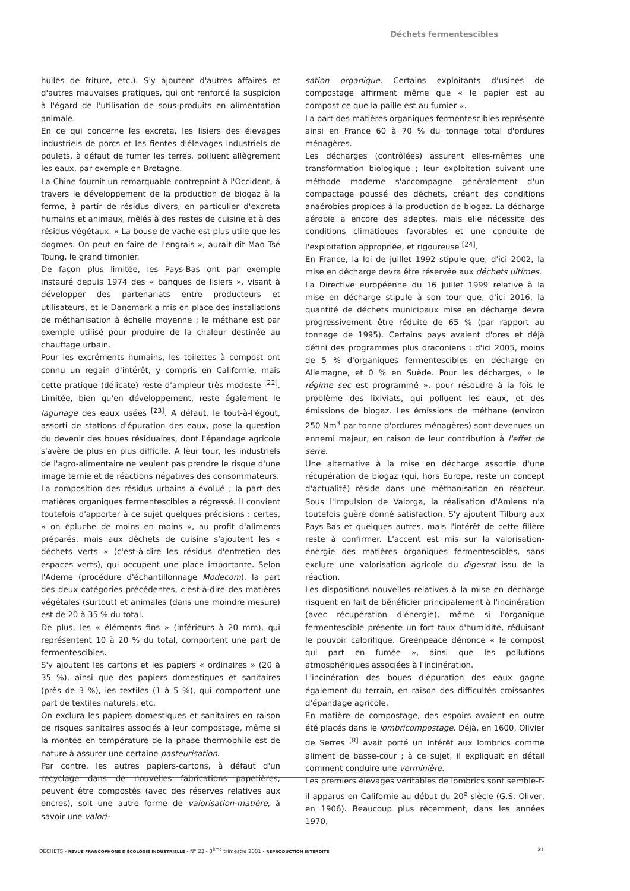Déchets fermentescibles
huiles de friture, etc.). S'y ajoutent d'autres affaires et d'autres mauvaises pratiques, qui ont renforcé la suspicion à l'égard de l'utilisation de sous-produits en alimentation animale.
En ce qui concerne les excreta, les lisiers des élevages industriels de porcs et les fientes d'élevages industriels de poulets, à défaut de fumer les terres, polluent allègrement les eaux, par exemple en Bretagne.
La Chine fournit un remarquable contrepoint à l'Occident, à travers le développement de la production de biogaz à la ferme, à partir de résidus divers, en particulier d'excreta humains et animaux, mêlés à des restes de cuisine et à des résidus végétaux. « La bouse de vache est plus utile que les dogmes. On peut en faire de l'engrais », aurait dit Mao Tsé Toung, le grand timonier.
De façon plus limitée, les Pays-Bas ont par exemple instauré depuis 1974 des « banques de lisiers », visant à développer des partenariats entre producteurs et utilisateurs, et le Danemark a mis en place des installations de méthanisation à échelle moyenne ; le méthane est par exemple utilisé pour produire de la chaleur destinée au chauffage urbain.
Pour les excréments humains, les toilettes à compost ont connu un regain d'intérêt, y compris en Californie, mais cette pratique (délicate) reste d'ampleur très modeste <sup>[22]</sup>. Limitée, bien qu'en développement, reste également le lagunage des eaux usées <sup>[23]</sup>. A défaut, le tout-à-l'égout, assorti de stations d'épuration des eaux, pose la question du devenir des boues résiduaires, dont l'épandage agricole s'avère de plus en plus difficile. A leur tour, les industriels de l'agro-alimentaire ne veulent pas prendre le risque d'une image ternie et de réactions négatives des consommateurs.
La composition des résidus urbains a évolué ; la part des matières organiques fermentescibles a régressé. Il convient toutefois d'apporter à ce sujet quelques précisions : certes, « on épluche de moins en moins », au profit d'aliments préparés, mais aux déchets de cuisine s'ajoutent les « déchets verts » (c'est-à-dire les résidus d'entretien des espaces verts), qui occupent une place importante. Selon l'Ademe (procédure d'échantillonnage Modecom), la part des deux catégories précédentes, c'est-à-dire des matières végétales (surtout) et animales (dans une moindre mesure) est de 20 à 35 % du total.
De plus, les « éléments fins » (inférieurs à 20 mm), qui représentent 10 à 20 % du total, comportent une part de fermentescibles.
S'y ajoutent les cartons et les papiers « ordinaires » (20 à 35 %), ainsi que des papiers domestiques et sanitaires (près de 3 %), les textiles (1 à 5 %), qui comportent une part de textiles naturels, etc.
On exclura les papiers domestiques et sanitaires en raison de risques sanitaires associés à leur compostage, même si la montée en température de la phase thermophile est de nature à assurer une certaine pasteurisation.
Par contre, les autres papiers-cartons, à défaut d'un recyclage dans de nouvelles fabrications papetières, peuvent être compostés (avec des réserves relatives aux encres), soit une autre forme de valorisation-matière, à savoir une valori-
sation organique. Certains exploitants d'usines de compostage affirment même que « le papier est au compost ce que la paille est au fumier ».
La part des matières organiques fermentescibles représente ainsi en France 60 à 70 % du tonnage total d'ordures ménagères.
Les décharges (contrôlées) assurent elles-mêmes une transformation biologique ; leur exploitation suivant une méthode moderne s'accompagne généralement d'un compactage poussé des déchets, créant des conditions anaérobies propices à la production de biogaz. La décharge aérobie a encore des adeptes, mais elle nécessite des conditions climatiques favorables et une conduite de l'exploitation appropriée, et rigoureuse <sup>[24]</sup>.
En France, la loi de juillet 1992 stipule que, d'ici 2002, la mise en décharge devra être réservée aux déchets ultimes.
La Directive européenne du 16 juillet 1999 relative à la mise en décharge stipule à son tour que, d'ici 2016, la quantité de déchets municipaux mise en décharge devra progressivement être réduite de 65 % (par rapport au tonnage de 1995). Certains pays avaient d'ores et déjà défini des programmes plus draconiens : d'ici 2005, moins de 5 % d'organiques fermentescibles en décharge en Allemagne, et 0 % en Suède. Pour les décharges, « le régime sec est programmé », pour résoudre à la fois le problème des lixiviats, qui polluent les eaux, et des émissions de biogaz. Les émissions de méthane (environ 250 Nm<sup>3</sup> par tonne d'ordures ménagères) sont devenues un ennemi majeur, en raison de leur contribution à l'effet de serre.
Une alternative à la mise en décharge assortie d'une récupération de biogaz (qui, hors Europe, reste un concept d'actualité) réside dans une méthanisation en réacteur. Sous l'impulsion de Valorga, la réalisation d'Amiens n'a toutefois guère donné satisfaction. S'y ajoutent Tilburg aux Pays-Bas et quelques autres, mais l'intérêt de cette filière reste à confirmer. L'accent est mis sur la valorisation-énergie des matières organiques fermentescibles, sans exclure une valorisation agricole du digestat issu de la réaction.
Les dispositions nouvelles relatives à la mise en décharge risquent en fait de bénéficier principalement à l'incinération (avec récupération d'énergie), même si l'organique fermentescible présente un fort taux d'humidité, réduisant le pouvoir calorifique. Greenpeace dénonce « le compost qui part en fumée », ainsi que les pollutions atmosphériques associées à l'incinération.
L'incinération des boues d'épuration des eaux gagne également du terrain, en raison des difficultés croissantes d'épandage agricole.
En matière de compostage, des espoirs avaient en outre été placés dans le lombricompostage. Déjà, en 1600, Olivier de Serres <sup>[8]</sup> avait porté un intérêt aux lombrics comme aliment de basse-cour ; à ce sujet, il expliquait en détail comment conduire une verminière.
Les premiers élevages véritables de lombrics sont semble-t-il apparus en Californie au début du 20<sup>e</sup> siècle (G.S. Oliver, en 1906). Beaucoup plus récemment, dans les années 1970,
DÉCHETS - REVUE FRANCOPHONE D'ÉCOLOGIE INDUSTRIELLE - N° 23 - 3<sup>ème</sup> trimestre 2001 - REPRODUCTION INTERDITE 21